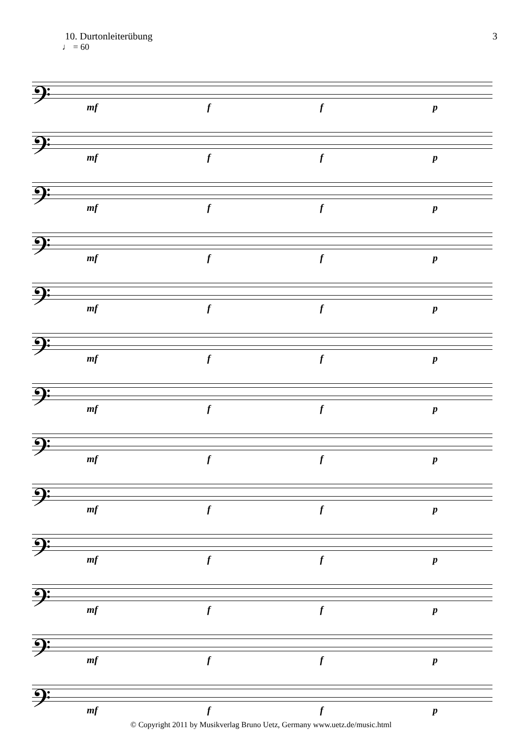10. Durtonleiterübung 3
♩ = 60
𝄢
mf f f p
𝄢
mf f f p
𝄢
mf f f p
𝄢
mf f f p
𝄢
mf f f p
𝄢
mf f f p
𝄢
mf f f p
𝄢
mf f f p
𝄢
mf f f p
𝄢
mf f f p
𝄢
mf f f p
𝄢
mf f f p
𝄢
mf f f p
© Copyright 2011 by Musikverlag Bruno Uetz, Germany www.uetz.de/music.html